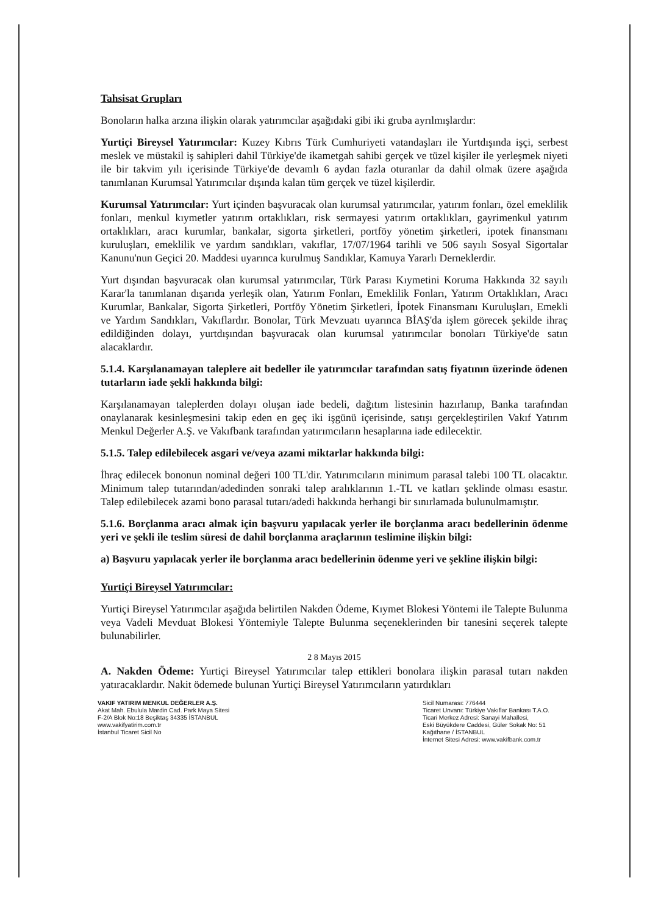Tahsisat Grupları
Bonoların halka arzına ilişkin olarak yatırımcılar aşağıdaki gibi iki gruba ayrılmışlardır:
Yurtiçi Bireysel Yatırımcılar: Kuzey Kıbrıs Türk Cumhuriyeti vatandaşları ile Yurtdışında işçi, serbest meslek ve müstakil iş sahipleri dahil Türkiye'de ikametgah sahibi gerçek ve tüzel kişiler ile yerleşmek niyeti ile bir takvim yılı içerisinde Türkiye'de devamlı 6 aydan fazla oturanlar da dahil olmak üzere aşağıda tanımlanan Kurumsal Yatırımcılar dışında kalan tüm gerçek ve tüzel kişilerdir.
Kurumsal Yatırımcılar: Yurt içinden başvuracak olan kurumsal yatırımcılar, yatırım fonları, özel emeklilik fonları, menkul kıymetler yatırım ortaklıkları, risk sermayesi yatırım ortaklıkları, gayrimenkul yatırım ortaklıkları, aracı kurumlar, bankalar, sigorta şirketleri, portföy yönetim şirketleri, ipotek finansmanı kuruluşları, emeklilik ve yardım sandıkları, vakıflar, 17/07/1964 tarihli ve 506 sayılı Sosyal Sigortalar Kanunu'nun Geçici 20. Maddesi uyarınca kurulmuş Sandıklar, Kamuya Yararlı Derneklerdir.
Yurt dışından başvuracak olan kurumsal yatırımcılar, Türk Parası Kıymetini Koruma Hakkında 32 sayılı Karar'la tanımlanan dışarıda yerleşik olan, Yatırım Fonları, Emeklilik Fonları, Yatırım Ortaklıkları, Aracı Kurumlar, Bankalar, Sigorta Şirketleri, Portföy Yönetim Şirketleri, İpotek Finansmanı Kuruluşları, Emekli ve Yardım Sandıkları, Vakıflardır. Bonolar, Türk Mevzuatı uyarınca BİAŞ'da işlem görecek şekilde ihraç edildiğinden dolayı, yurtdışından başvuracak olan kurumsal yatırımcılar bonoları Türkiye'de satın alacaklardır.
5.1.4. Karşılanamayan taleplere ait bedeller ile yatırımcılar tarafından satış fiyatının üzerinde ödenen tutarların iade şekli hakkında bilgi:
Karşılanamayan taleplerden dolayı oluşan iade bedeli, dağıtım listesinin hazırlanıp, Banka tarafından onaylanarak kesinleşmesini takip eden en geç iki işgünü içerisinde, satışı gerçekleştirilen Vakıf Yatırım Menkul Değerler A.Ş. ve Vakıfbank tarafından yatırımcıların hesaplarına iade edilecektir.
5.1.5. Talep edilebilecek asgari ve/veya azami miktarlar hakkında bilgi:
İhraç edilecek bononun nominal değeri 100 TL'dir. Yatırımcıların minimum parasal talebi 100 TL olacaktır. Minimum talep tutarından/adedinden sonraki talep aralıklarının 1.-TL ve katları şeklinde olması esastır. Talep edilebilecek azami bono parasal tutarı/adedi hakkında herhangi bir sınırlamada bulunulmamıştır.
5.1.6. Borçlanma aracı almak için başvuru yapılacak yerler ile borçlanma aracı bedellerinin ödenme yeri ve şekli ile teslim süresi de dahil borçlanma araçlarının teslimine ilişkin bilgi:
a) Başvuru yapılacak yerler ile borçlanma aracı bedellerinin ödenme yeri ve şekline ilişkin bilgi:
Yurtiçi Bireysel Yatırımcılar:
Yurtiçi Bireysel Yatırımcılar aşağıda belirtilen Nakden Ödeme, Kıymet Blokesi Yöntemi ile Talepte Bulunma veya Vadeli Mevduat Blokesi Yöntemiyle Talepte Bulunma seçeneklerinden bir tanesini seçerek talepte bulunabilirler.
2 8 Mayıs 2015
A. Nakden Ödeme: Yurtiçi Bireysel Yatırımcılar talep ettikleri bonolara ilişkin parasal tutarı nakden yatıracaklardır. Nakit ödemede bulunan Yurtiçi Bireysel Yatırımcıların yatırdıkları
VAKIF YATIRIM MENKUL DEĞERLER A.Ş.
Akat Mah. Ebulula Mardin Cad. Park Maya Sitesi
F-2/A Blok No:18 Beşiktaş 34335 İSTANBUL
www.vakifyatirim.com.tr
İstanbul Ticaret Sicil No
Sicil Numarası: 776444
Ticaret Unvanı: Türkiye Vakıflar Bankası T.A.O.
Ticari Merkez Adresi: Sanayi Mahallesi,
Eski Büyükdere Caddesi, Güler Sokak No: 51
Kağıthane / İSTANBUL
İnternet Sitesi Adresi: www.vakifbank.com.tr